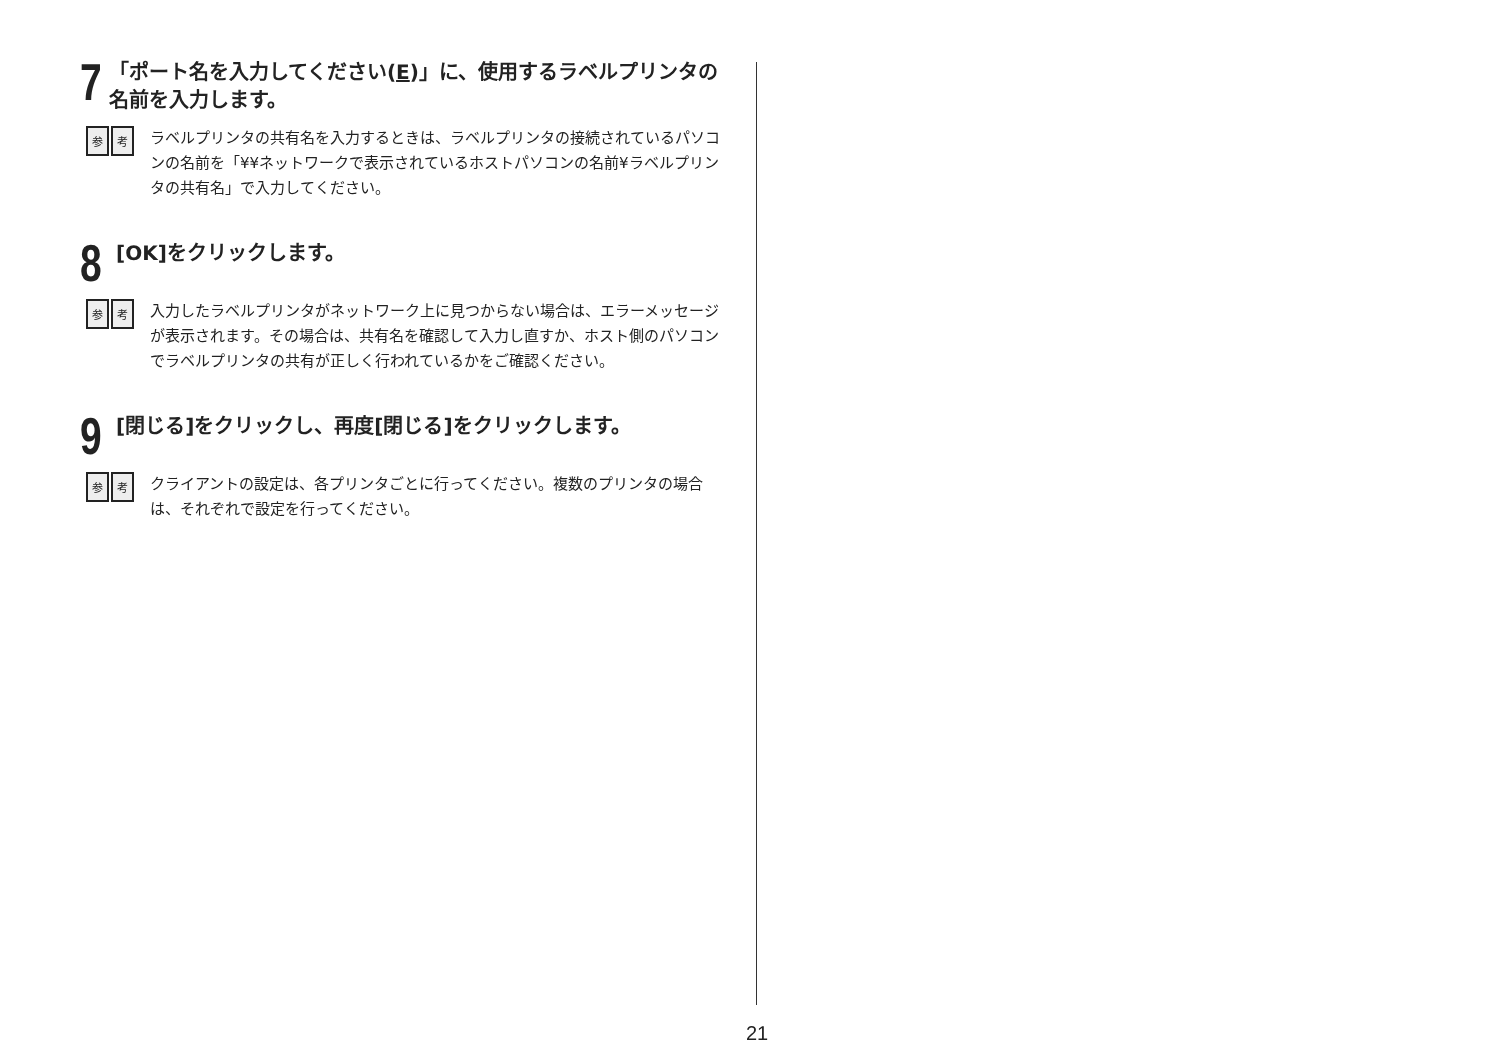7
「ポート名を入力してください(E)」に、使用するラベルプリンタの名前を入力します。
参考
ラベルプリンタの共有名を入力するときは、ラベルプリンタの接続されているパソコンの名前を「¥¥ネットワークで表示されているホストパソコンの名前¥ラベルプリンタの共有名」で入力してください。
8
[OK]をクリックします。
参考
入力したラベルプリンタがネットワーク上に見つからない場合は、エラーメッセージが表示されます。その場合は、共有名を確認して入力し直すか、ホスト側のパソコンでラベルプリンタの共有が正しく行われているかをご確認ください。
9
[閉じる]をクリックし、再度[閉じる]をクリックします。
参考
クライアントの設定は、各プリンタごとに行ってください。複数のプリンタの場合は、それぞれで設定を行ってください。
21